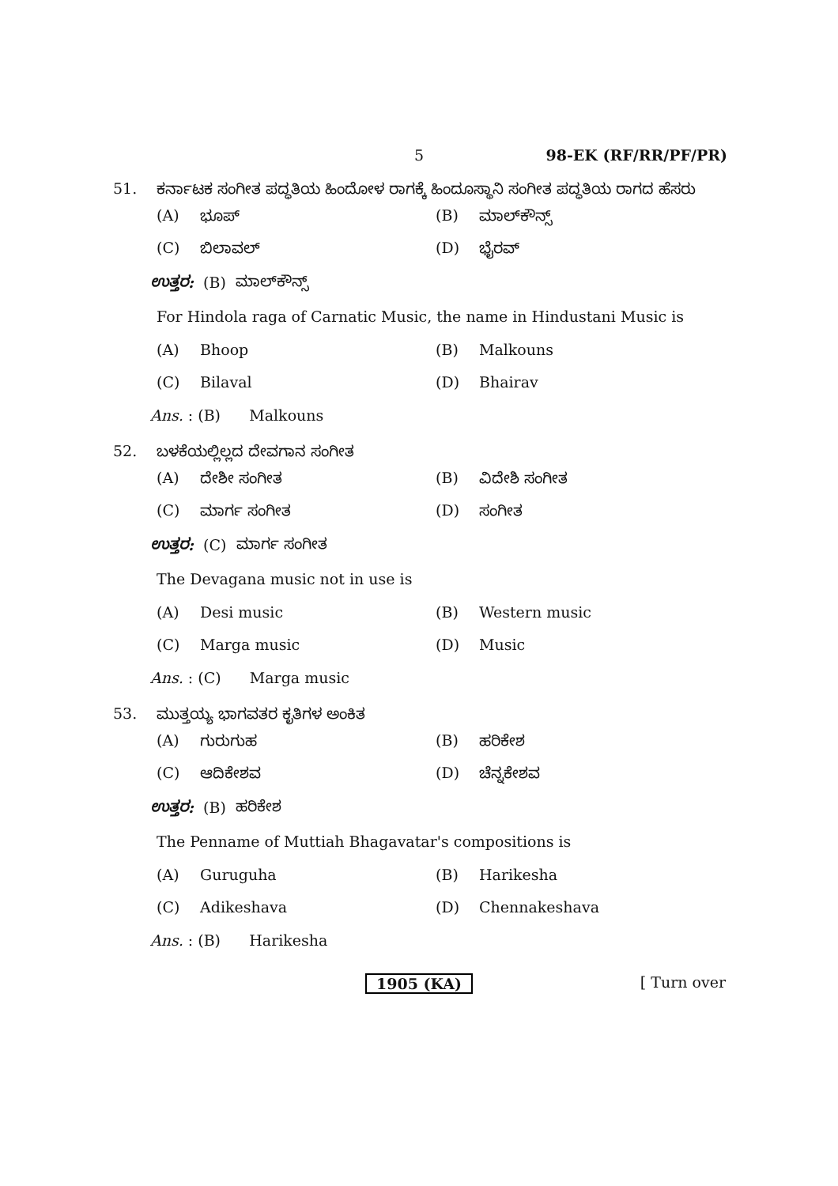5 98-EK (RF/RR/PF/PR)
51. ಕರ್ನಾಟಕ ಸಂಗೀತ ಪದ್ಧತಿಯ ಹಿಂದೋಳ ರಾಗಕ್ಕೆ ಹಿಂದೂಸ್ಥಾನಿ ಸಂಗೀತ ಪದ್ಧತಿಯ ರಾಗದ ಹೆಸರು
(A) ಭೂಪ್ (B) ಮಾಲ್‌ಕೌನ್ಸ್
(C) ಬಿಲಾವಲ್ (D) ಭೈರವ್
ಉತ್ತರ: (B) ಮಾಲ್‌ಕೌನ್ಸ್
For Hindola raga of Carnatic Music, the name in Hindustani Music is
(A) Bhoop (B) Malkouns
(C) Bilaval (D) Bhairav
Ans. : (B) Malkouns
52. ಬಳಕೆಯಲ್ಲಿಲ್ಲದ ದೇವಗಾನ ಸಂಗೀತ
(A) ದೇಶೀ ಸಂಗೀತ (B) ವಿದೇಶಿ ಸಂಗೀತ
(C) ಮಾರ್ಗ ಸಂಗೀತ (D) ಸಂಗೀತ
ಉತ್ತರ: (C) ಮಾರ್ಗ ಸಂಗೀತ
The Devagana music not in use is
(A) Desi music (B) Western music
(C) Marga music (D) Music
Ans. : (C) Marga music
53. ಮುತ್ತಯ್ಯ ಭಾಗವತರ ಕೃತಿಗಳ ಅಂಕಿತ
(A) ಗುರುಗುಹ (B) ಹರಿಕೇಶ
(C) ಆದಿಕೇಶವ (D) ಚೆನ್ನಕೇಶವ
ಉತ್ತರ: (B) ಹರಿಕೇಶ
The Penname of Muttiah Bhagavatar's compositions is
(A) Guruguha (B) Harikesha
(C) Adikeshava (D) Chennakeshava
Ans. : (B) Harikesha
1905 (KA) [ Turn over